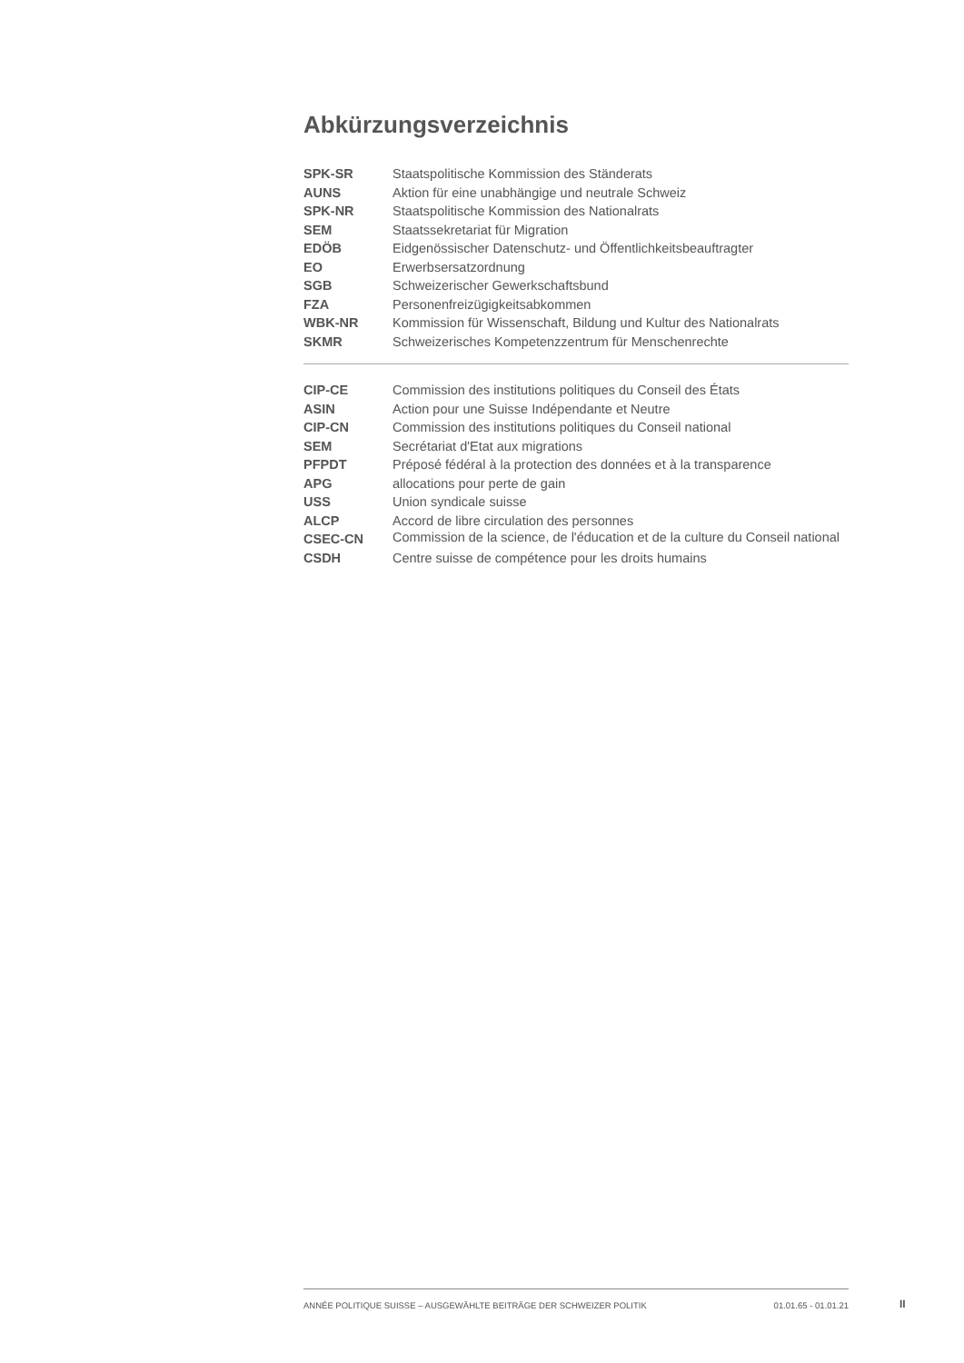Abkürzungsverzeichnis
| SPK-SR | Staatspolitische Kommission des Ständerats |
| AUNS | Aktion für eine unabhängige und neutrale Schweiz |
| SPK-NR | Staatspolitische Kommission des Nationalrats |
| SEM | Staatssekretariat für Migration |
| EDÖB | Eidgenössischer Datenschutz- und Öffentlichkeitsbeauftragter |
| EO | Erwerbsersatzordnung |
| SGB | Schweizerischer Gewerkschaftsbund |
| FZA | Personenfreizügigkeitsabkommen |
| WBK-NR | Kommission für Wissenschaft, Bildung und Kultur des Nationalrats |
| SKMR | Schweizerisches Kompetenzzentrum für Menschenrechte |
| CIP-CE | Commission des institutions politiques du Conseil des États |
| ASIN | Action pour une Suisse Indépendante et Neutre |
| CIP-CN | Commission des institutions politiques du Conseil national |
| SEM | Secrétariat d'Etat aux migrations |
| PFPDT | Préposé fédéral à la protection des données et à la transparence |
| APG | allocations pour perte de gain |
| USS | Union syndicale suisse |
| ALCP | Accord de libre circulation des personnes |
| CSEC-CN | Commission de la science, de l'éducation et de la culture du Conseil national |
| CSDH | Centre suisse de compétence pour les droits humains |
ANNÉE POLITIQUE SUISSE – AUSGEWÄHLTE BEITRÄGE DER SCHWEIZER POLITIK 01.01.65 - 01.01.21
II